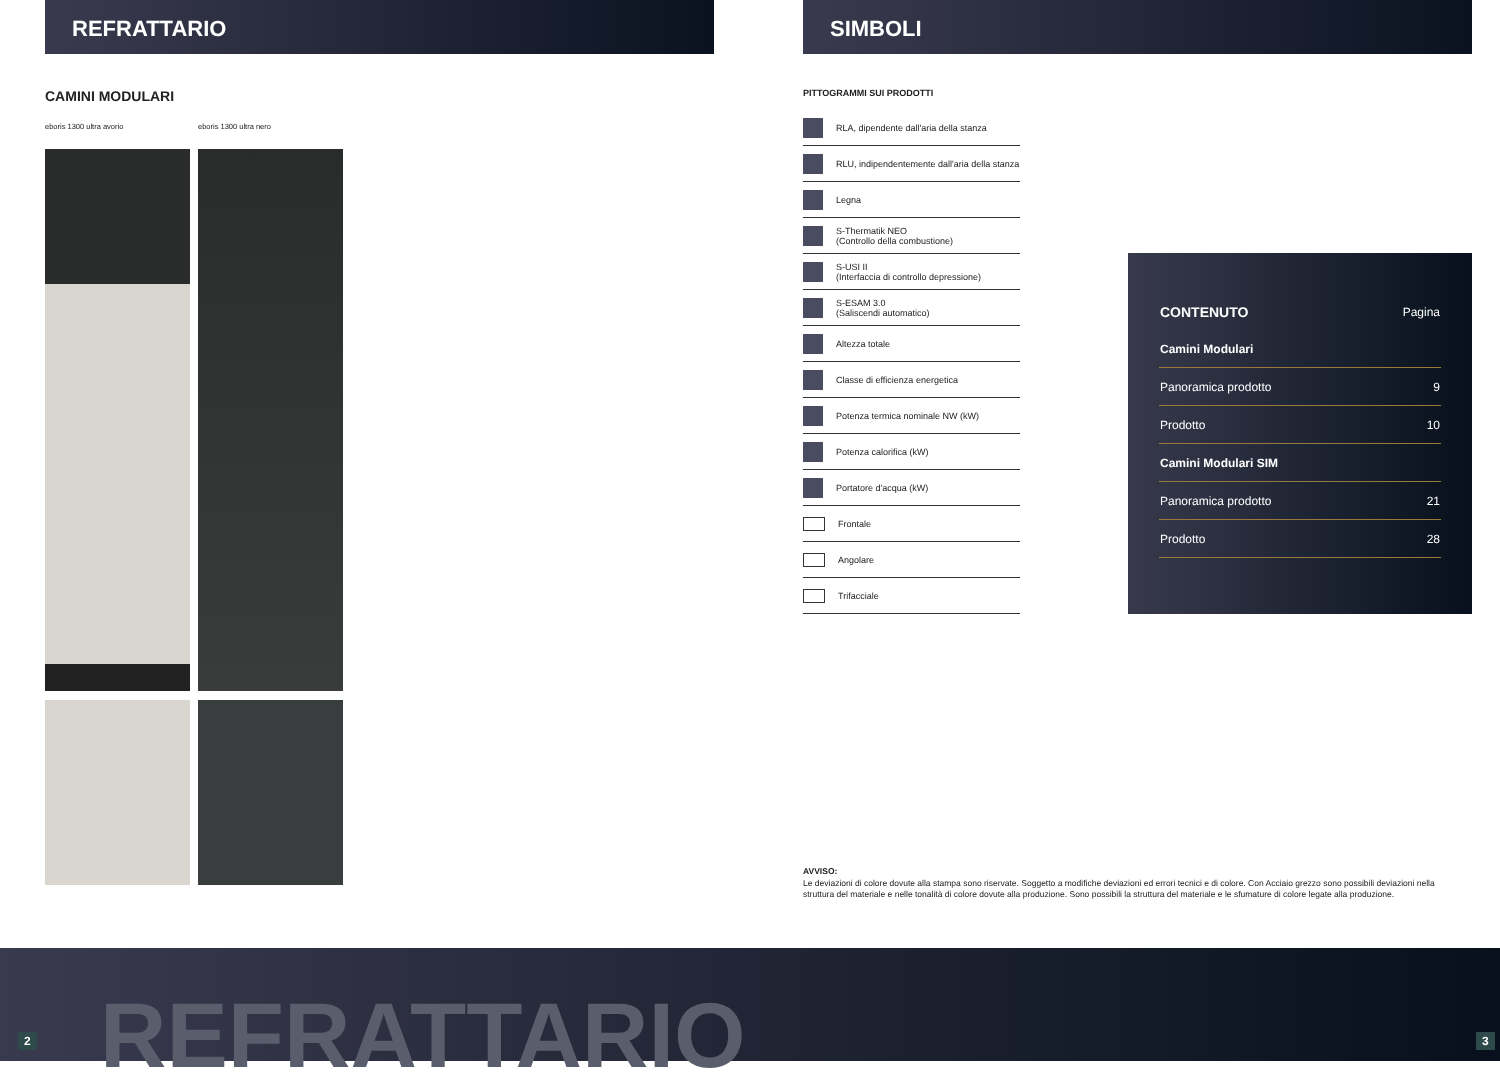REFRATTARIO SIMBOLI
CAMINI MODULARI
eboris 1300 ultra avorio eboris 1300 ultra nero
PITTOGRAMMI SUI PRODOTTI
RLA, dipendente dall'aria della stanza
RLU, indipendentemente dall'aria della stanza
Legna
S-Thermatik NEO
(Controllo della combustione)
S-USI II
(Interfaccia di controllo depressione)
S-ESAM 3.0
(Saliscendi automatico)
Altezza totale
Classe di efficienza energetica
Potenza termica nominale NW (kW)
Potenza calorifica (kW)
Portatore d'acqua (kW)
Frontale
Angolare
Trifacciale
| CONTENUTO | Pagina |
| Camini Modulari | |
| Panoramica prodotto | 9 |
| Prodotto | 10 |
| Camini Modulari SIM | |
| Panoramica prodotto | 21 |
| Prodotto | 28 |
AVVISO:
Le deviazioni di colore dovute alla stampa sono riservate. Soggetto a modifiche deviazioni ed errori tecnici e di colore. Con Acciaio grezzo sono possibili deviazioni nella struttura del materiale e nelle tonalità di colore dovute alla produzione. Sono possibili la struttura del materiale e le sfumature di colore legate alla produzione.
2 REFRATTARIO 3